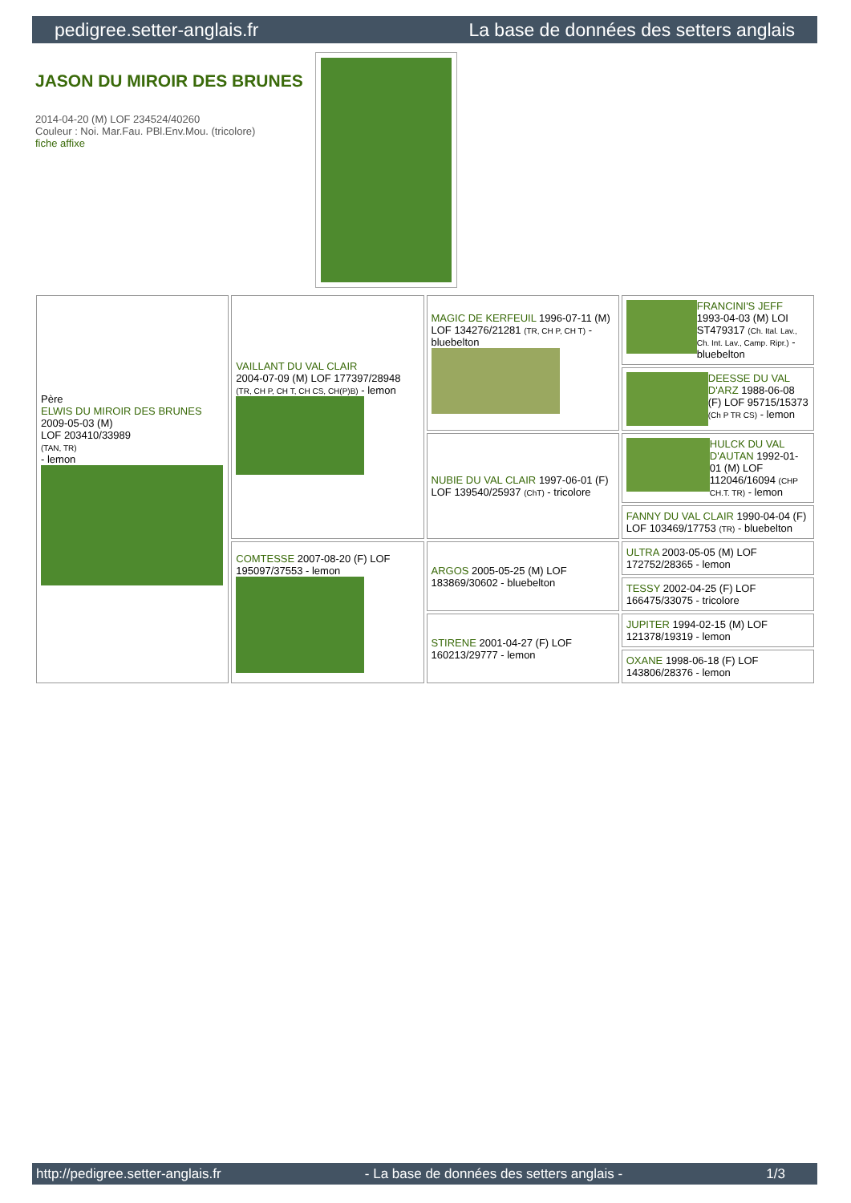pedigree.setter-anglais.fr La base de données des setters anglais
JASON DU MIROIR DES BRUNES
2014-04-20 (M) LOF 234524/40260
Couleur : Noi. Mar.Fau. PBl.Env.Mou. (tricolore)
fiche affixe
| Père ELWIS DU MIROIR DES BRUNES 2009-05-03 (M) LOF 203410/33989 (TAN, TR) - lemon | VAILLANT DU VAL CLAIR 2004-07-09 (M) LOF 177397/28948 (TR, CH P, CH T, CH CS, CH(P)B) - lemon | MAGIC DE KERFEUIL 1996-07-11 (M) LOF 134276/21281 (TR, CH P, CH T) - bluebelton | FRANCINI'S JEFF 1993-04-03 (M) LOI ST479317 (Ch. Ital. Lav., Ch. Int. Lav., Camp. Ripr.) - bluebelton |
| | | | DEESSE DU VAL D'ARZ 1988-06-08 (F) LOF 95715/15373 (Ch P TR CS) - lemon |
| | | NUBIE DU VAL CLAIR 1997-06-01 (F) LOF 139540/25937 (ChT) - tricolore | HULCK DU VAL D'AUTAN 1992-01-01 (M) LOF 112046/16094 (CHP CH.T. TR) - lemon |
| | | | FANNY DU VAL CLAIR 1990-04-04 (F) LOF 103469/17753 (TR) - bluebelton |
| | COMTESSE 2007-08-20 (F) LOF 195097/37553 - lemon | ARGOS 2005-05-25 (M) LOF 183869/30602 - bluebelton | ULTRA 2003-05-05 (M) LOF 172752/28365 - lemon |
| | | | TESSY 2002-04-25 (F) LOF 166475/33075 - tricolore |
| | | STIRENE 2001-04-27 (F) LOF 160213/29777 - lemon | JUPITER 1994-02-15 (M) LOF 121378/19319 - lemon |
| | | | OXANE 1998-06-18 (F) LOF 143806/28376 - lemon |
http://pedigree.setter-anglais.fr - La base de données des setters anglais - 1/3